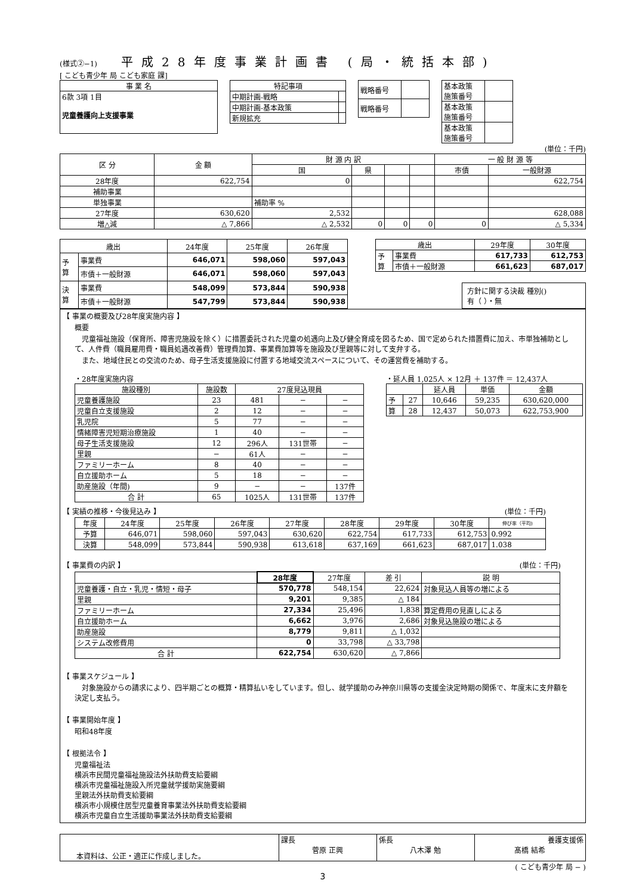(様式②−1)
平成28年度事業計画書 (局・統括本部)
[ こども青少年 局 こども家庭 課]
| 事 業 名 |
| --- |
| 6款 3項 1目 児童養護向上支援事業 |
| 特記事項 | |
| --- | --- |
| 中期計画-戦略 | |
| 中期計画-基本政策 | |
| 新規拡充 | |
| 戦略番号 | |
| 戦略番号 | |
| 基本政策 施策番号 | |
| 基本政策 施策番号 | |
| 基本政策 施策番号 | |
(単位：千円)
| 区 分 | 金 額 | 財 源 内 訳 | | | | 一 般 財 源 等 | |
| --- | --- | --- | --- | --- | --- | --- | --- |
| | | 国 | 県 | | | 市債 | 一般財源 |
| 28年度 | 622,754 | 0 | | | | | 622,754 |
| 補助事業 | | | | | | | |
| 単独事業 | | 補助率 % | | | | | |
| 27年度 | 630,620 | 2,532 | | | | | 628,088 |
| 増△減 | △ 7,866 | △ 2,532 | 0 | 0 | 0 | 0 | △ 5,334 |
| 歳出 | | 24年度 | 25年度 | 26年度 |
| --- | --- | --- | --- | --- |
| 予 算 | 事業費 | 646,071 | 598,060 | 597,043 |
| | 市債＋一般財源 | 646,071 | 598,060 | 597,043 |
| 決 算 | 事業費 | 548,099 | 573,844 | 590,938 |
| | 市債＋一般財源 | 547,799 | 573,844 | 590,938 |
| 歳出 | | 29年度 | 30年度 |
| --- | --- | --- | --- |
| 予 算 | 事業費 | 617,733 | 612,753 |
| | 市債＋一般財源 | 661,623 | 687,017 |
方針に関する決裁 種別()
有（ ）・無
【 事業の概要及び28年度実施内容 】
概要
　児童福祉施設（保育所、障害児施設を除く）に措置委託された児童の処遇向上及び健全育成を図るため、国で定められた措置費に加え、市単独補助として、人件費（職員雇用費・職員処遇改善費）管理費加算、事業費加算等を施設及び里親等に対して支弁する。
　また、地域住民との交流のため、母子生活支援施設に付置する地域交流スペースについて、その運営費を補助する。
・28年度実施内容
| 施設種別 | 施設数 | 27度見込現員 | | |
| --- | --- | --- | --- | --- |
| 児童養護施設 | 23 | 481 | − | − |
| 児童自立支援施設 | 2 | 12 | − | − |
| 乳児院 | 5 | 77 | − | − |
| 情緒障害児短期治療施設 | 1 | 40 | − | − |
| 母子生活支援施設 | 12 | 296人 | 131世帯 | − |
| 里親 | − | 61人 | − | − |
| ファミリーホーム | 8 | 40 | − | − |
| 自立援助ホーム | 5 | 18 | − | − |
| 助産施設（年間) | 9 | − | − | 137件 |
| 合 計 | 65 | 1025人 | 131世帯 | 137件 |
・延人員 1,025人 × 12月 ＋ 137件 ＝ 12,437人
| | | 延人員 | 単価 | 金額 |
| --- | --- | --- | --- | --- |
| 予 | 27 | 10,646 | 59,235 | 630,620,000 |
| 算 | 28 | 12,437 | 50,073 | 622,753,900 |
【 実績の推移・今後見込み 】 (単位：千円)
| 年度 | 24年度 | 25年度 | 26年度 | 27年度 | 28年度 | 29年度 | 30年度 | 伸び率（平均) |
| --- | --- | --- | --- | --- | --- | --- | --- | --- |
| 予算 | 646,071 | 598,060 | 597,043 | 630,620 | 622,754 | 617,733 | 612,753 | 0.992 |
| 決算 | 548,099 | 573,844 | 590,938 | 613,618 | 637,169 | 661,623 | 687,017 | 1.038 |
【 事業費の内訳 】 (単位：千円)
| | 28年度 | 27年度 | 差 引 | 説 明 |
| --- | --- | --- | --- | --- |
| 児童養護・自立・乳児・情短・母子 | 570,778 | 548,154 | 22,624 | 対象見込人員等の増による |
| 里親 | 9,201 | 9,385 | △ 184 | |
| ファミリーホーム | 27,334 | 25,496 | 1,838 | 算定費用の見直しによる |
| 自立援助ホーム | 6,662 | 3,976 | 2,686 | 対象見込施設の増による |
| 助産施設 | 8,779 | 9,811 | △ 1,032 | |
| システム改修費用 | 0 | 33,798 | △ 33,798 | |
| 合 計 | 622,754 | 630,620 | △ 7,866 | |
【 事業スケジュール 】
　対象施設からの請求により、四半期ごとの概算・精算払いをしています。但し、就学援助のみ神奈川県等の支援金決定時期の関係で、年度末に支弁額を決定し支払う。
【 事業開始年度 】
昭和48年度
【 根拠法令 】
児童福祉法
横浜市民間児童福祉施設法外扶助費支給要綱
横浜市児童福祉施設入所児童就学援助実施要綱
里親法外扶助費支給要綱
横浜市小規模住居型児童養育事業法外扶助費支給要綱
横浜市児童自立生活援助事業法外扶助費支給要綱
| 本資料は、公正・適正に作成しました。 | 課長 菅原 正興 | 係長 八木澤 勉 | 養護支援係 髙橋 結希 |
( こども青少年 局 − )
3